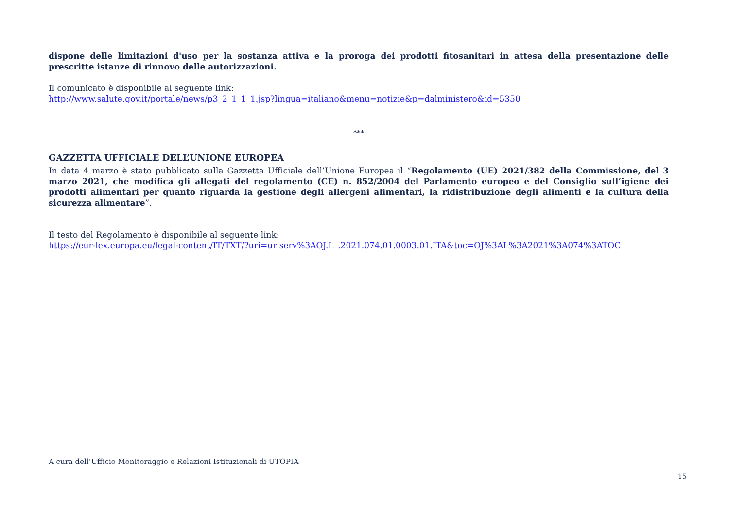dispone delle limitazioni d'uso per la sostanza attiva e la proroga dei prodotti fitosanitari in attesa della presentazione delle prescritte istanze di rinnovo delle autorizzazioni.
Il comunicato è disponibile al seguente link:
http://www.salute.gov.it/portale/news/p3_2_1_1_1.jsp?lingua=italiano&menu=notizie&p=dalministero&id=5350
***
GAZZETTA UFFICIALE DELL’UNIONE EUROPEA
In data 4 marzo è stato pubblicato sulla Gazzetta Ufficiale dell’Unione Europea il “Regolamento (UE) 2021/382 della Commissione, del 3 marzo 2021, che modifica gli allegati del regolamento (CE) n. 852/2004 del Parlamento europeo e del Consiglio sull’igiene dei prodotti alimentari per quanto riguarda la gestione degli allergeni alimentari, la ridistribuzione degli alimenti e la cultura della sicurezza alimentare”.
Il testo del Regolamento è disponibile al seguente link:
https://eur-lex.europa.eu/legal-content/IT/TXT/?uri=uriserv%3AOJ.L_.2021.074.01.0003.01.ITA&toc=OJ%3AL%3A2021%3A074%3ATOC
A cura dell’Ufficio Monitoraggio e Relazioni Istituzionali di UTOPIA
15